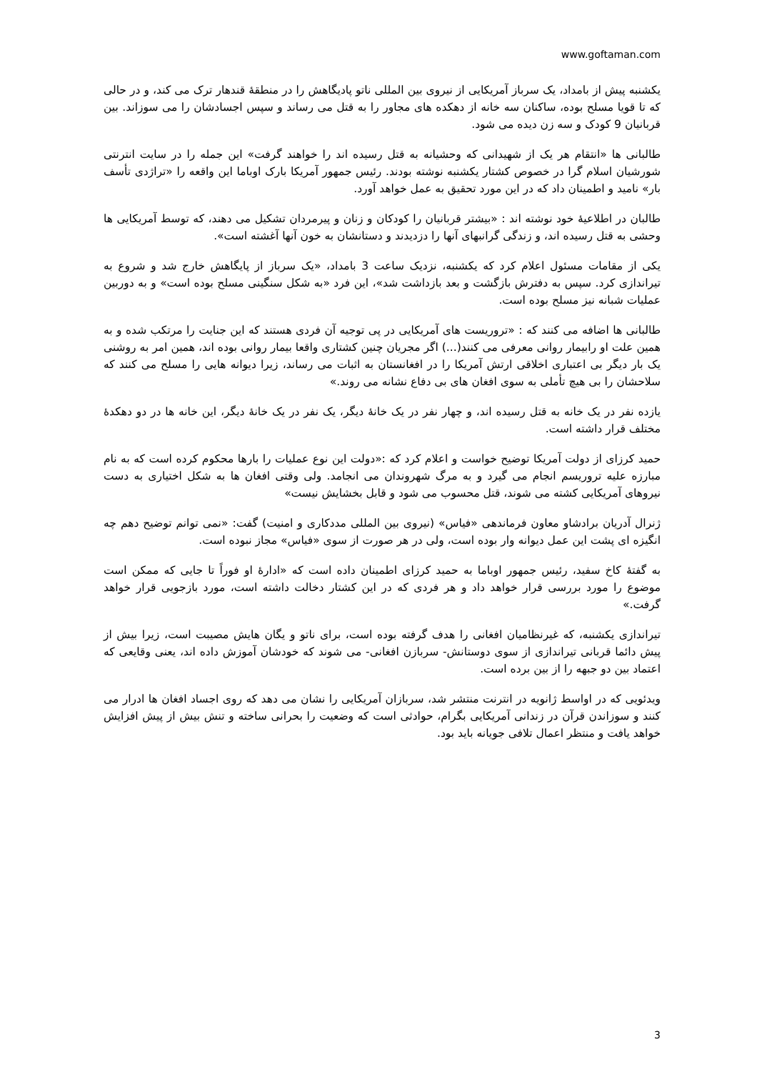www.goftaman.com
یکشنبه پیش از بامداد، یک سرباز آمریکایی از نیروی بین المللی ناتو پادیگاهش را در منطقهٔ قندهار ترک می کند، و در حالی که تا قویا مسلح بوده، ساکنان سه خانه از دهکده های مجاور را به قتل می رساند و سپس اجسادشان را می سوزاند. بین قربانیان 9 کودک و سه زن دیده می شود.
طالبانی ها «انتقام هر یک از شهیدانی که وحشیانه به قتل رسیده اند را خواهند گرفت» این جمله را در سایت انترنتی شورشیان اسلام گرا در خصوص کشتار یکشنبه نوشته بودند. رئیس جمهور آمریکا بارک اوباما این واقعه را «تراژدی تأسف بار» نامید و اطمینان داد که در این مورد تحقیق به عمل خواهد آورد.
طالبان در اطلاعیهٔ خود نوشته اند : «بیشتر قربانیان را کودکان و زنان و پیرمردان تشکیل می دهند، که توسط آمریکایی ها وحشی به قتل رسیده اند، و زندگی گرانبهای آنها را دزدیدند و دستانشان به خون آنها آغشته است».
یکی از مقامات مسئول اعلام کرد که یکشنبه، نزدیک ساعت 3 بامداد، «یک سرباز از پایگاهش خارج شد و شروع به تیراندازی کرد. سپس به دفترش بازگشت و بعد بازداشت شد»، این فرد «به شکل سنگینی مسلح بوده است» و به دوربین عملیات شبانه نیز مسلح بوده است.
طالبانی ها اضافه می کنند که : «تروریست های آمریکایی در پی توجیه آن فردی هستند که این جنایت را مرتکب شده و به همین علت او رابیمار روانی معرفی می کنند(...) اگر مجریان چنین کشتاری واقعا بیمار روانی بوده اند، همین امر به روشنی یک بار دیگر بی اعتباری اخلاقی ارتش آمریکا را در افغانستان به اثبات می رساند، زیرا دیوانه هایی را مسلح می کنند که سلاحشان را بی هیچ تأملی به سوی افغان های بی دفاع نشانه می روند.»
یازده نفر در یک خانه به قتل رسیده اند، و چهار نفر در یک خانهٔ دیگر، یک نفر در یک خانهٔ دیگر، این خانه ها در دو دهکدهٔ مختلف قرار داشته است.
حمید کرزای از دولت آمریکا توضیح خواست و اعلام کرد که :«دولت این نوع عملیات را بارها محکوم کرده است که به نام مبارزه علیه تروریسم انجام می گیرد و به مرگ شهروندان می انجامد. ولی وقتی افغان ها به شکل اختیاری به دست نیروهای آمریکایی کشته می شوند، قتل محسوب می شود و قابل بخشایش نیست»
ژنرال آدریان برادشاو معاون فرماندهی «فیاس» (نیروی بین المللی مددکاری و امنیت) گفت: «نمی توانم توضیح دهم چه انگیزه ای پشت این عمل دیوانه وار بوده است، ولی در هر صورت از سوی «فیاس» مجاز نبوده است.
به گفتهٔ کاخ سفید، رئیس جمهور اوباما به حمید کرزای اطمینان داده است که «ادارهٔ او فوراً تا جایی که ممکن است موضوع را مورد بررسی قرار خواهد داد و هر فردی که در این کشتار دخالت داشته است، مورد بازجویی قرار خواهد گرفت.»
تیراندازی یکشنبه، که غیرنظامیان افغانی را هدف گرفته بوده است، برای ناتو و یگان هایش مصیبت است، زیرا بیش از پیش دائما قربانی تیراندازی از سوی دوستانش- سربازن افغانی- می شوند که خودشان آموزش داده اند، یعنی وقایعی که اعتماد بین دو جبهه را از بین برده است.
ویدئویی که در اواسط ژانویه در انترنت منتشر شد، سربازان آمریکایی را نشان می دهد که روی اجساد افغان ها ادرار می کنند و سوزاندن قرآن در زندانی آمریکایی بگرام، حوادثی است که وضعیت را بحرانی ساخته و تنش بیش از پیش افزایش خواهد یافت و منتظر اعمال تلافی جویانه باید بود.
3